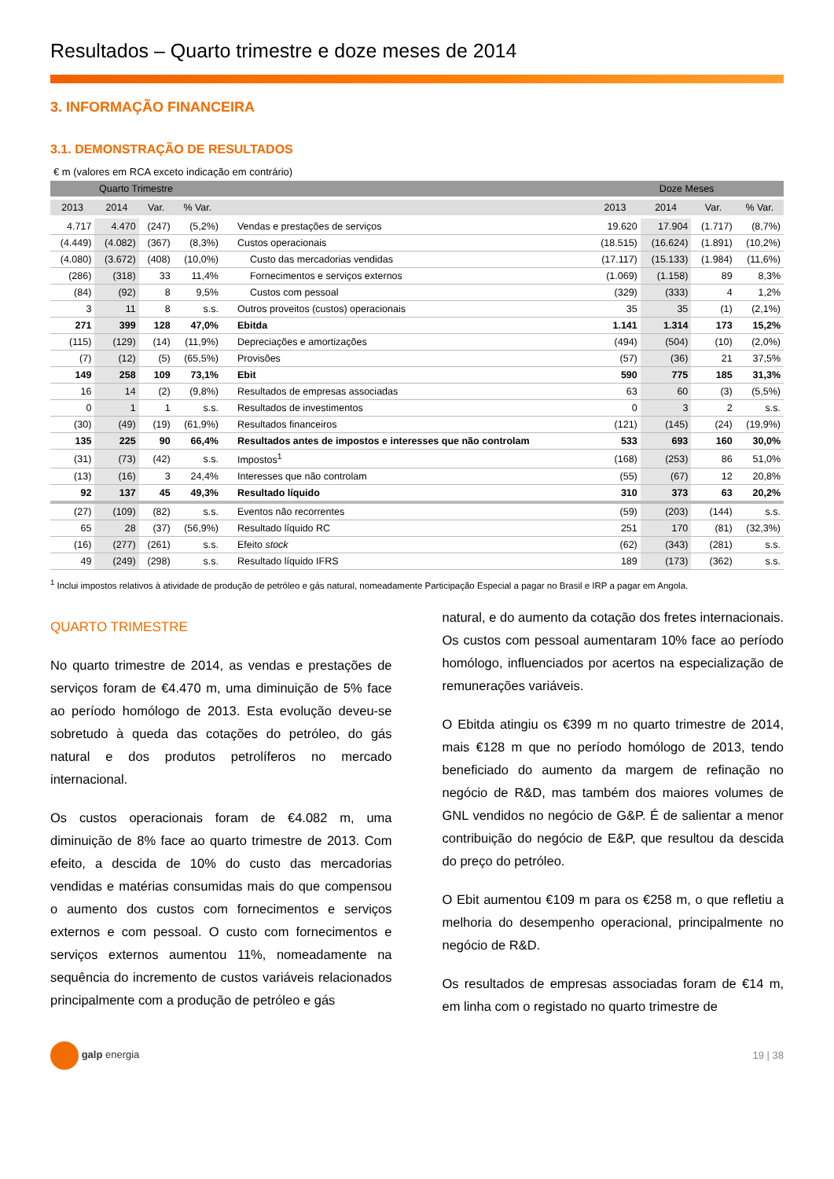Resultados – Quarto trimestre e doze meses de 2014
3. INFORMAÇÃO FINANCEIRA
3.1. DEMONSTRAÇÃO DE RESULTADOS
€ m (valores em RCA exceto indicação em contrário)
| Quarto Trimestre | | | | | Doze Meses | | | |
| --- | --- | --- | --- | --- | --- | --- | --- | --- |
| 2013 | 2014 | Var. | % Var. | | 2013 | 2014 | Var. | % Var. |
| 4.717 | 4.470 | (247) | (5,2%) | Vendas e prestações de serviços | 19.620 | 17.904 | (1.717) | (8,7%) |
| (4.449) | (4.082) | (367) | (8,3%) | Custos operacionais | (18.515) | (16.624) | (1.891) | (10,2%) |
| (4.080) | (3.672) | (408) | (10,0%) | Custo das mercadorias vendidas | (17.117) | (15.133) | (1.984) | (11,6%) |
| (286) | (318) | 33 | 11,4% | Fornecimentos e serviços externos | (1.069) | (1.158) | 89 | 8,3% |
| (84) | (92) | 8 | 9,5% | Custos com pessoal | (329) | (333) | 4 | 1,2% |
| 3 | 11 | 8 | s.s. | Outros proveitos (custos) operacionais | 35 | 35 | (1) | (2,1%) |
| 271 | 399 | 128 | 47,0% | Ebitda | 1.141 | 1.314 | 173 | 15,2% |
| (115) | (129) | (14) | (11,9%) | Depreciações e amortizações | (494) | (504) | (10) | (2,0%) |
| (7) | (12) | (5) | (65,5%) | Provisões | (57) | (36) | 21 | 37,5% |
| 149 | 258 | 109 | 73,1% | Ebit | 590 | 775 | 185 | 31,3% |
| 16 | 14 | (2) | (9,8%) | Resultados de empresas associadas | 63 | 60 | (3) | (5,5%) |
| 0 | 1 | 1 | s.s. | Resultados de investimentos | 0 | 3 | 2 | s.s. |
| (30) | (49) | (19) | (61,9%) | Resultados financeiros | (121) | (145) | (24) | (19,9%) |
| 135 | 225 | 90 | 66,4% | Resultados antes de impostos e interesses que não controlam | 533 | 693 | 160 | 30,0% |
| (31) | (73) | (42) | s.s. | Impostos<sup>1</sup> | (168) | (253) | 86 | 51,0% |
| (13) | (16) | 3 | 24,4% | Interesses que não controlam | (55) | (67) | 12 | 20,8% |
| 92 | 137 | 45 | 49,3% | Resultado líquido | 310 | 373 | 63 | 20,2% |
| (27) | (109) | (82) | s.s. | Eventos não recorrentes | (59) | (203) | (144) | s.s. |
| 65 | 28 | (37) | (56,9%) | Resultado líquido RC | 251 | 170 | (81) | (32,3%) |
| (16) | (277) | (261) | s.s. | Efeito stock | (62) | (343) | (281) | s.s. |
| 49 | (249) | (298) | s.s. | Resultado líquido IFRS | 189 | (173) | (362) | s.s. |
<sup>1</sup> Inclui impostos relativos à atividade de produção de petróleo e gás natural, nomeadamente Participação Especial a pagar no Brasil e IRP a pagar em Angola.
QUARTO TRIMESTRE
No quarto trimestre de 2014, as vendas e prestações de serviços foram de €4.470 m, uma diminuição de 5% face ao período homólogo de 2013. Esta evolução deveu-se sobretudo à queda das cotações do petróleo, do gás natural e dos produtos petrolíferos no mercado internacional.
Os custos operacionais foram de €4.082 m, uma diminuição de 8% face ao quarto trimestre de 2013. Com efeito, a descida de 10% do custo das mercadorias vendidas e matérias consumidas mais do que compensou o aumento dos custos com fornecimentos e serviços externos e com pessoal. O custo com fornecimentos e serviços externos aumentou 11%, nomeadamente na sequência do incremento de custos variáveis relacionados principalmente com a produção de petróleo e gás
natural, e do aumento da cotação dos fretes internacionais. Os custos com pessoal aumentaram 10% face ao período homólogo, influenciados por acertos na especialização de remunerações variáveis.
O Ebitda atingiu os €399 m no quarto trimestre de 2014, mais €128 m que no período homólogo de 2013, tendo beneficiado do aumento da margem de refinação no negócio de R&D, mas também dos maiores volumes de GNL vendidos no negócio de G&P. É de salientar a menor contribuição do negócio de E&P, que resultou da descida do preço do petróleo.
O Ebit aumentou €109 m para os €258 m, o que refletiu a melhoria do desempenho operacional, principalmente no negócio de R&D.
Os resultados de empresas associadas foram de €14 m, em linha com o registado no quarto trimestre de
galp energia 19 | 38